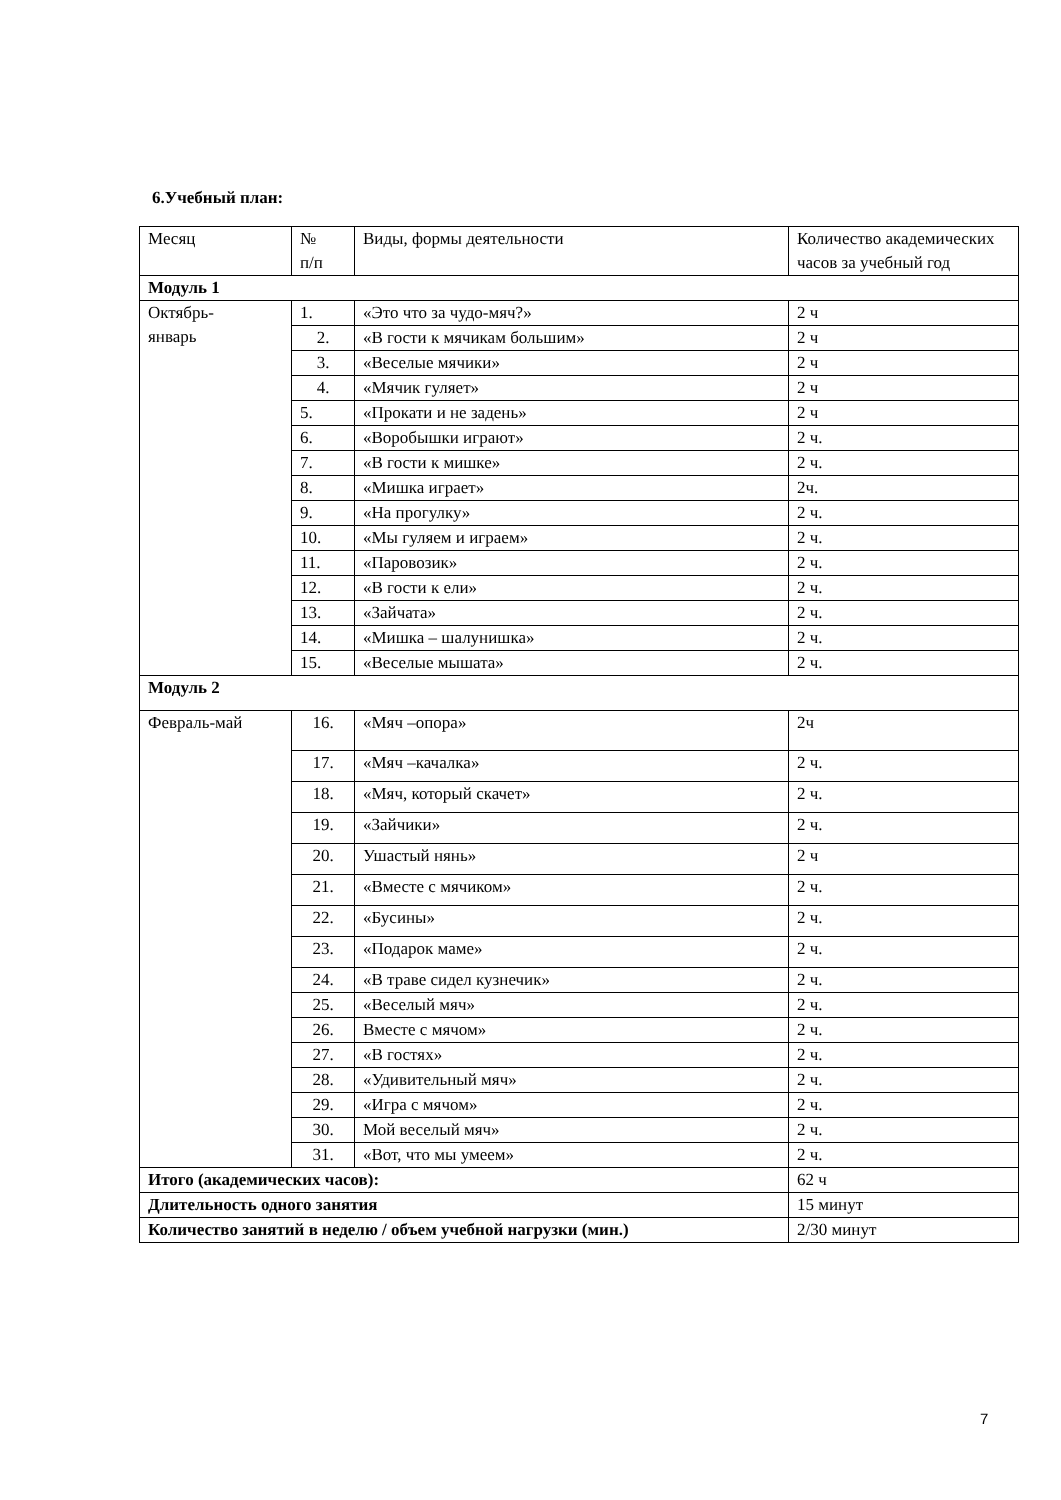6.Учебный план:
| Месяц | № п/п | Виды, формы деятельности | Количество академических часов за учебный год |
| --- | --- | --- | --- |
| Модуль 1 | | | |
| Октябрь- январь | 1. | «Это что за чудо-мяч?» | 2 ч |
| | 2. | «В гости к мячикам большим» | 2 ч |
| | 3. | «Веселые мячики» | 2 ч |
| | 4. | «Мячик гуляет» | 2 ч |
| | 5. | «Прокати и не задень» | 2 ч |
| | 6. | «Воробышки играют» | 2 ч. |
| | 7. | «В гости к мишке» | 2 ч. |
| | 8. | «Мишка играет» | 2ч. |
| | 9. | «На прогулку» | 2 ч. |
| | 10. | «Мы гуляем и играем» | 2 ч. |
| | 11. | «Паровозик» | 2 ч. |
| | 12. | «В гости к ели» | 2 ч. |
| | 13. | «Зайчата» | 2 ч. |
| | 14. | «Мишка – шалунишка» | 2 ч. |
| | 15. | «Веселые мышата» | 2 ч. |
| Модуль 2 | | | |
| Февраль-май | 16. | «Мяч –опора» | 2ч |
| | 17. | «Мяч –качалка» | 2 ч. |
| | 18. | «Мяч, который скачет» | 2 ч. |
| | 19. | «Зайчики» | 2 ч. |
| | 20. | Ушастый нянь» | 2 ч |
| | 21. | «Вместе с мячиком» | 2 ч. |
| | 22. | «Бусины» | 2 ч. |
| | 23. | «Подарок маме» | 2 ч. |
| | 24. | «В траве сидел кузнечик» | 2 ч. |
| | 25. | «Веселый мяч» | 2 ч. |
| | 26. | Вместе с мячом» | 2 ч. |
| | 27. | «В гостях» | 2 ч. |
| | 28. | «Удивительный мяч» | 2 ч. |
| | 29. | «Игра с мячом» | 2 ч. |
| | 30. | Мой веселый мяч» | 2 ч. |
| | 31. | «Вот, что мы умеем» | 2 ч. |
| Итого (академических часов): | | | 62 ч |
| Длительность одного занятия | | | 15 минут |
| Количество занятий в неделю / объем учебной нагрузки (мин.) | | | 2/30 минут |
7